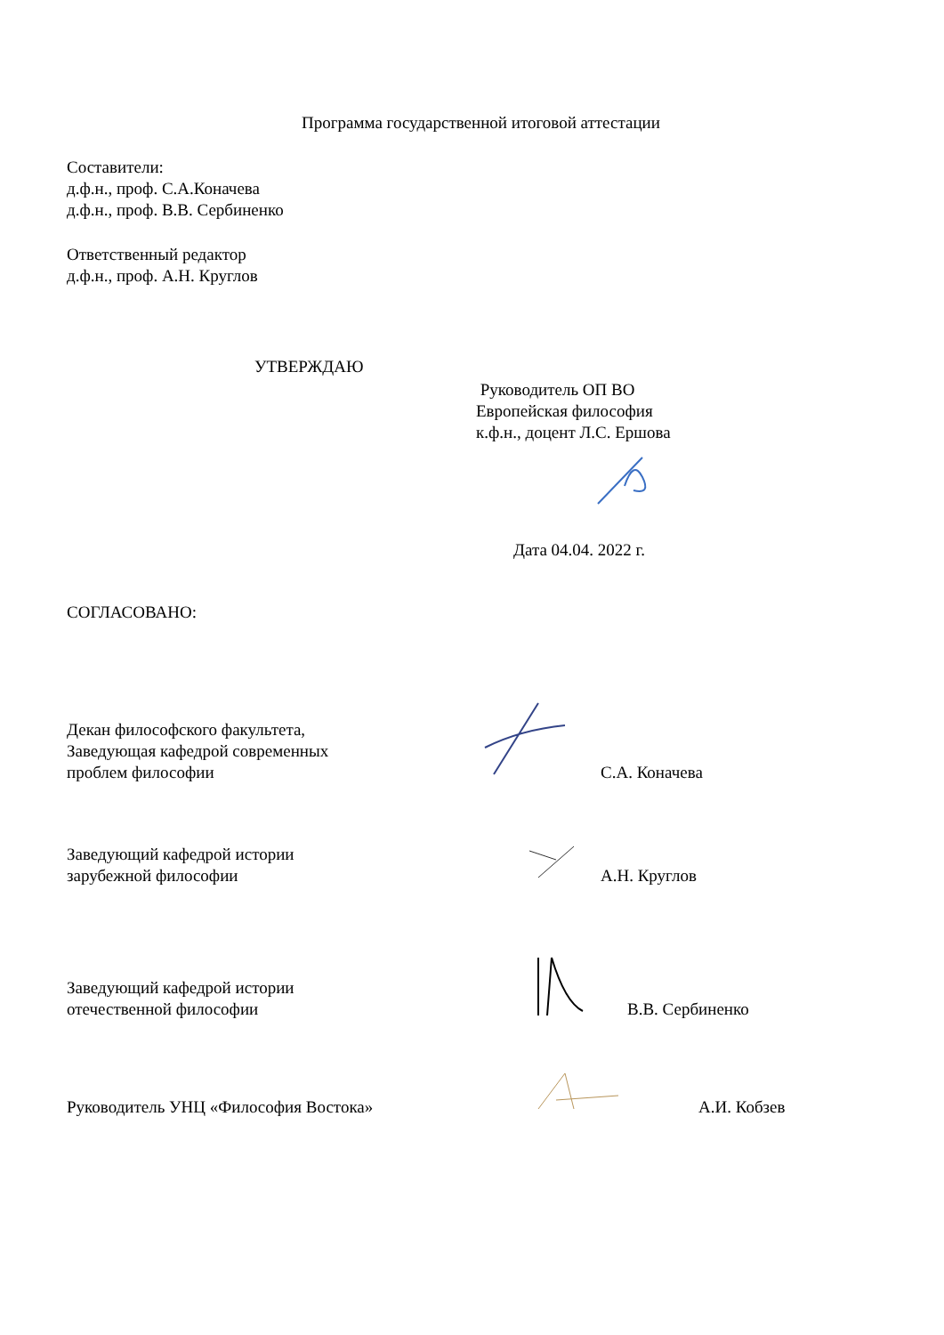Программа государственной итоговой аттестации
Составители:
д.ф.н., проф. С.А.Коначева
д.ф.н., проф. В.В. Сербиненко
Ответственный редактор
д.ф.н., проф. А.Н. Круглов
УТВЕРЖДАЮ
Руководитель ОП ВО
Европейская философия
к.ф.н., доцент Л.С. Ершова
Дата 04.04. 2022 г.
СОГЛАСОВАНО:
Декан философского факультета,
Заведующая кафедрой современных
проблем философии
С.А. Коначева
Заведующий кафедрой истории
зарубежной философии
А.Н. Круглов
Заведующий кафедрой истории
отечественной философии
В.В. Сербиненко
Руководитель УНЦ «Философия Востока»
А.И. Кобзев